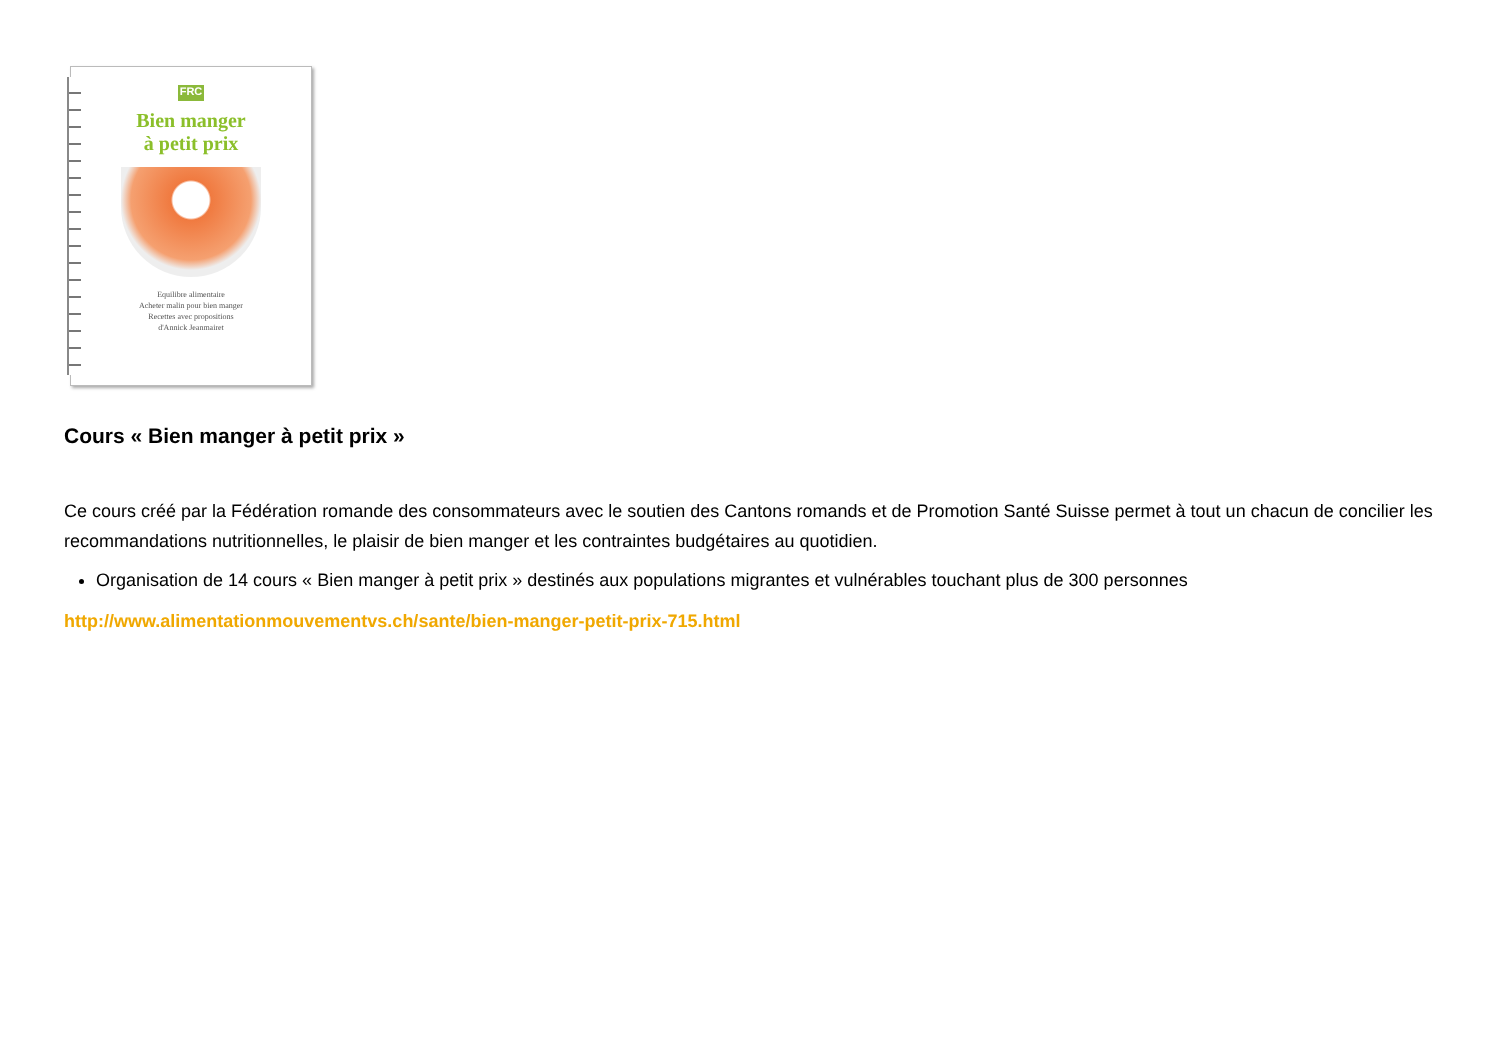FRC
Bien manger
à petit prix
Equilibre alimentaire
Acheter malin pour bien manger
Recettes avec propositions
d'Annick Jeanmairet
Cours « Bien manger à petit prix »
Ce cours créé par la Fédération romande des consommateurs avec le soutien des Cantons romands et de Promotion Santé Suisse permet à tout un chacun de concilier les recommandations nutritionnelles, le plaisir de bien manger et les contraintes budgétaires au quotidien.
Organisation de 14 cours « Bien manger à petit prix » destinés aux populations migrantes et vulnérables touchant plus de 300 personnes
http://www.alimentationmouvementvs.ch/sante/bien-manger-petit-prix-715.html